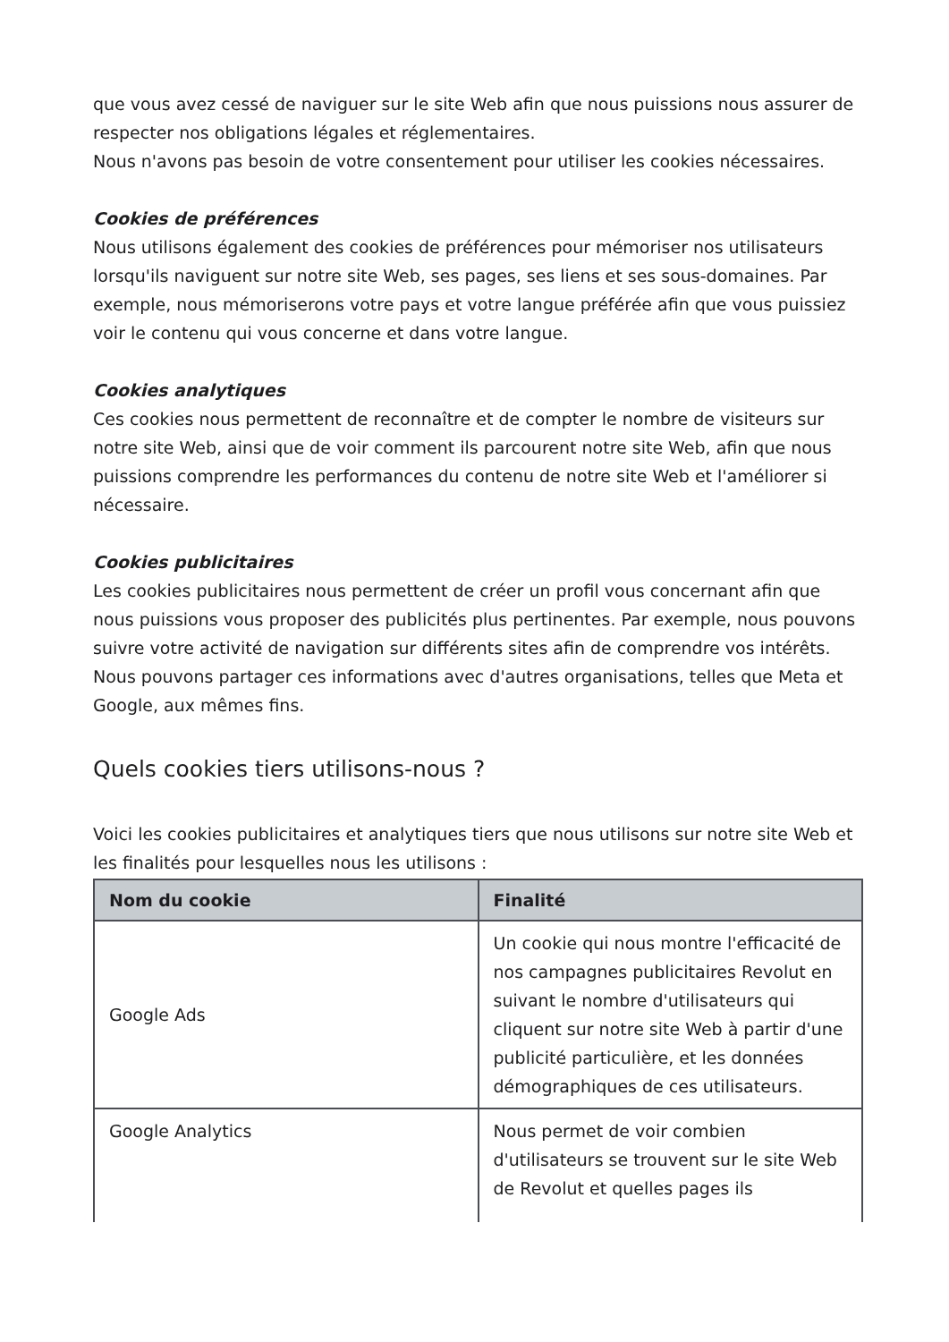que vous avez cessé de naviguer sur le site Web afin que nous puissions nous assurer de respecter nos obligations légales et réglementaires.
Nous n'avons pas besoin de votre consentement pour utiliser les cookies nécessaires.
Cookies de préférences
Nous utilisons également des cookies de préférences pour mémoriser nos utilisateurs lorsqu'ils naviguent sur notre site Web, ses pages, ses liens et ses sous-domaines. Par exemple, nous mémoriserons votre pays et votre langue préférée afin que vous puissiez voir le contenu qui vous concerne et dans votre langue.
Cookies analytiques
Ces cookies nous permettent de reconnaître et de compter le nombre de visiteurs sur notre site Web, ainsi que de voir comment ils parcourent notre site Web, afin que nous puissions comprendre les performances du contenu de notre site Web et l'améliorer si nécessaire.
Cookies publicitaires
Les cookies publicitaires nous permettent de créer un profil vous concernant afin que nous puissions vous proposer des publicités plus pertinentes. Par exemple, nous pouvons suivre votre activité de navigation sur différents sites afin de comprendre vos intérêts. Nous pouvons partager ces informations avec d'autres organisations, telles que Meta et Google, aux mêmes fins.
Quels cookies tiers utilisons-nous ?
Voici les cookies publicitaires et analytiques tiers que nous utilisons sur notre site Web et les finalités pour lesquelles nous les utilisons :
| Nom du cookie | Finalité |
| --- | --- |
| Google Ads | Un cookie qui nous montre l'efficacité de nos campagnes publicitaires Revolut en suivant le nombre d'utilisateurs qui cliquent sur notre site Web à partir d'une publicité particulière, et les données démographiques de ces utilisateurs. |
| Google Analytics | Nous permet de voir combien d'utilisateurs se trouvent sur le site Web de Revolut et quelles pages ils |